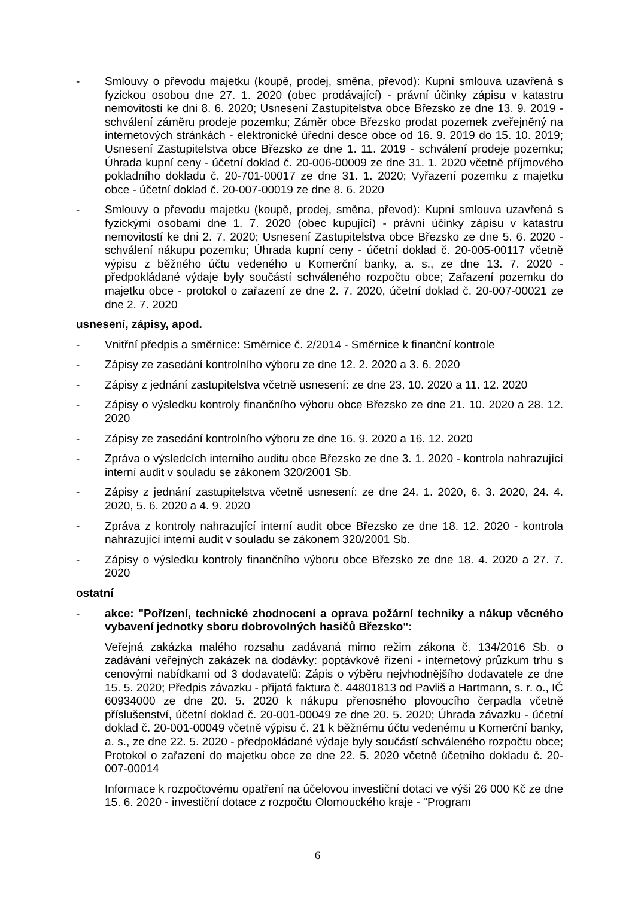- Smlouvy o převodu majetku (koupě, prodej, směna, převod): Kupní smlouva uzavřená s fyzickou osobou dne 27. 1. 2020 (obec prodávající) - právní účinky zápisu v katastru nemovitostí ke dni 8. 6. 2020; Usnesení Zastupitelstva obce Březsko ze dne 13. 9. 2019 - schválení záměru prodeje pozemku; Záměr obce Březsko prodat pozemek zveřejněný na internetových stránkách - elektronické úřední desce obce od 16. 9. 2019 do 15. 10. 2019; Usnesení Zastupitelstva obce Březsko ze dne 1. 11. 2019 - schválení prodeje pozemku; Úhrada kupní ceny - účetní doklad č. 20-006-00009 ze dne 31. 1. 2020 včetně příjmového pokladního dokladu č. 20-701-00017 ze dne 31. 1. 2020; Vyřazení pozemku z majetku obce - účetní doklad č. 20-007-00019 ze dne 8. 6. 2020
- Smlouvy o převodu majetku (koupě, prodej, směna, převod): Kupní smlouva uzavřená s fyzickými osobami dne 1. 7. 2020 (obec kupující) - právní účinky zápisu v katastru nemovitostí ke dni 2. 7. 2020; Usnesení Zastupitelstva obce Březsko ze dne 5. 6. 2020 - schválení nákupu pozemku; Úhrada kupní ceny - účetní doklad č. 20-005-00117 včetně výpisu z běžného účtu vedeného u Komerční banky, a. s., ze dne 13. 7. 2020 - předpokládané výdaje byly součástí schváleného rozpočtu obce; Zařazení pozemku do majetku obce - protokol o zařazení ze dne 2. 7. 2020, účetní doklad č. 20-007-00021 ze dne 2. 7. 2020
usnesení, zápisy, apod.
- Vnitřní předpis a směrnice: Směrnice č. 2/2014 - Směrnice k finanční kontrole
- Zápisy ze zasedání kontrolního výboru ze dne 12. 2. 2020 a 3. 6. 2020
- Zápisy z jednání zastupitelstva včetně usnesení: ze dne 23. 10. 2020 a 11. 12. 2020
- Zápisy o výsledku kontroly finančního výboru obce Březsko ze dne 21. 10. 2020 a 28. 12. 2020
- Zápisy ze zasedání kontrolního výboru ze dne 16. 9. 2020 a 16. 12. 2020
- Zpráva o výsledcích interního auditu obce Březsko ze dne 3. 1. 2020 - kontrola nahrazující interní audit v souladu se zákonem 320/2001 Sb.
- Zápisy z jednání zastupitelstva včetně usnesení: ze dne 24. 1. 2020, 6. 3. 2020, 24. 4. 2020, 5. 6. 2020 a 4. 9. 2020
- Zpráva z kontroly nahrazující interní audit obce Březsko ze dne 18. 12. 2020 - kontrola nahrazující interní audit v souladu se zákonem 320/2001 Sb.
- Zápisy o výsledku kontroly finančního výboru obce Březsko ze dne 18. 4. 2020 a 27. 7. 2020
ostatní
- akce: "Pořízení, technické zhodnocení a oprava požární techniky a nákup věcného vybavení jednotky sboru dobrovolných hasičů Březsko":
Veřejná zakázka malého rozsahu zadávaná mimo režim zákona č. 134/2016 Sb. o zadávání veřejných zakázek na dodávky: poptávkové řízení - internetový průzkum trhu s cenovými nabídkami od 3 dodavatelů: Zápis o výběru nejvhodnějšího dodavatele ze dne 15. 5. 2020; Předpis závazku - přijatá faktura č. 44801813 od Pavliš a Hartmann, s. r. o., IČ 60934000 ze dne 20. 5. 2020 k nákupu přenosného plovoucího čerpadla včetně příslušenství, účetní doklad č. 20-001-00049 ze dne 20. 5. 2020; Úhrada závazku - účetní doklad č. 20-001-00049 včetně výpisu č. 21 k běžnému účtu vedenému u Komerční banky, a. s., ze dne 22. 5. 2020 - předpokládané výdaje byly součástí schváleného rozpočtu obce; Protokol o zařazení do majetku obce ze dne 22. 5. 2020 včetně účetního dokladu č. 20-007-00014
Informace k rozpočtovému opatření na účelovou investiční dotaci ve výši 26 000 Kč ze dne 15. 6. 2020 - investiční dotace z rozpočtu Olomouckého kraje - "Program
6